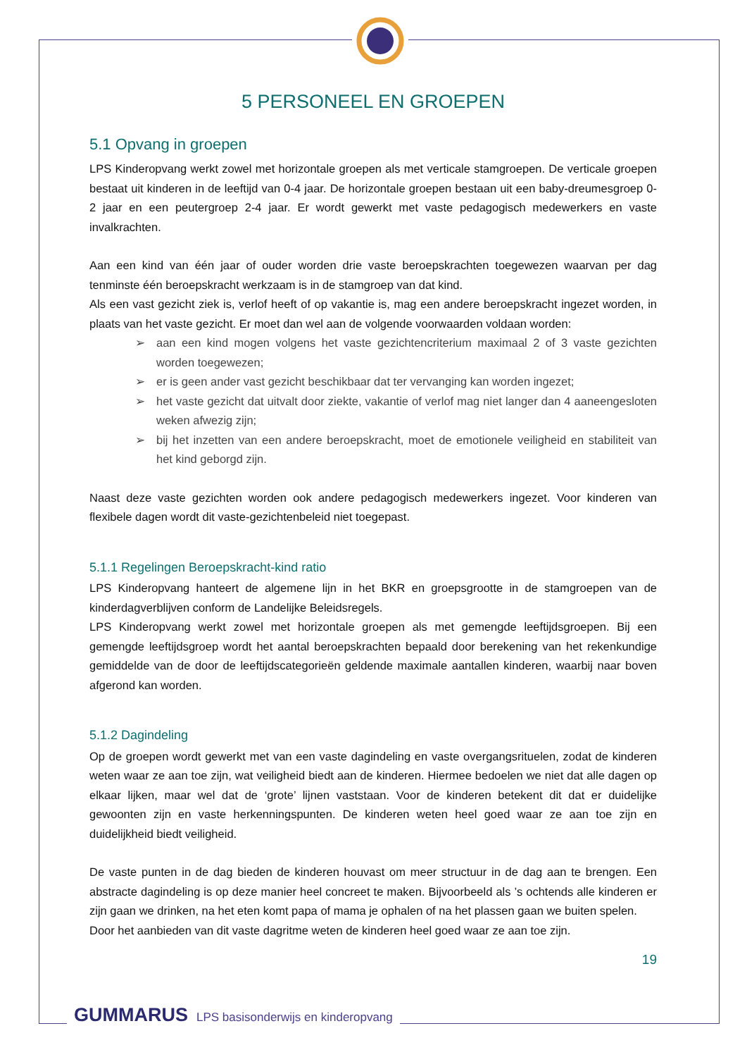5 PERSONEEL EN GROEPEN
5.1 Opvang in groepen
LPS Kinderopvang werkt zowel met horizontale groepen als met verticale stamgroepen. De verticale groepen bestaat uit kinderen in de leeftijd van 0-4 jaar. De horizontale groepen bestaan uit een baby-dreumesgroep 0-2 jaar en een peutergroep 2-4 jaar. Er wordt gewerkt met vaste pedagogisch medewerkers en vaste invalkrachten.
Aan een kind van één jaar of ouder worden drie vaste beroepskrachten toegewezen waarvan per dag tenminste één beroepskracht werkzaam is in de stamgroep van dat kind.
Als een vast gezicht ziek is, verlof heeft of op vakantie is, mag een andere beroepskracht ingezet worden, in plaats van het vaste gezicht. Er moet dan wel aan de volgende voorwaarden voldaan worden:
➢ aan een kind mogen volgens het vaste gezichtencriterium maximaal 2 of 3 vaste gezichten worden toegewezen;
➢ er is geen ander vast gezicht beschikbaar dat ter vervanging kan worden ingezet;
➢ het vaste gezicht dat uitvalt door ziekte, vakantie of verlof mag niet langer dan 4 aaneengesloten weken afwezig zijn;
➢ bij het inzetten van een andere beroepskracht, moet de emotionele veiligheid en stabiliteit van het kind geborgd zijn.
Naast deze vaste gezichten worden ook andere pedagogisch medewerkers ingezet. Voor kinderen van flexibele dagen wordt dit vaste-gezichtenbeleid niet toegepast.
5.1.1 Regelingen Beroepskracht-kind ratio
LPS Kinderopvang hanteert de algemene lijn in het BKR en groepsgrootte in de stamgroepen van de kinderdagverblijven conform de Landelijke Beleidsregels.
LPS Kinderopvang werkt zowel met horizontale groepen als met gemengde leeftijdsgroepen. Bij een gemengde leeftijdsgroep wordt het aantal beroepskrachten bepaald door berekening van het rekenkundige gemiddelde van de door de leeftijdscategorieën geldende maximale aantallen kinderen, waarbij naar boven afgerond kan worden.
5.1.2 Dagindeling
Op de groepen wordt gewerkt met van een vaste dagindeling en vaste overgangsrituelen, zodat de kinderen weten waar ze aan toe zijn, wat veiligheid biedt aan de kinderen. Hiermee bedoelen we niet dat alle dagen op elkaar lijken, maar wel dat de ‘grote’ lijnen vaststaan. Voor de kinderen betekent dit dat er duidelijke gewoonten zijn en vaste herkenningspunten. De kinderen weten heel goed waar ze aan toe zijn en duidelijkheid biedt veiligheid.
De vaste punten in de dag bieden de kinderen houvast om meer structuur in de dag aan te brengen. Een abstracte dagindeling is op deze manier heel concreet te maken. Bijvoorbeeld als ’s ochtends alle kinderen er zijn gaan we drinken, na het eten komt papa of mama je ophalen of na het plassen gaan we buiten spelen.
Door het aanbieden van dit vaste dagritme weten de kinderen heel goed waar ze aan toe zijn.
19
GUMMARUS LPS basisonderwijs en kinderopvang